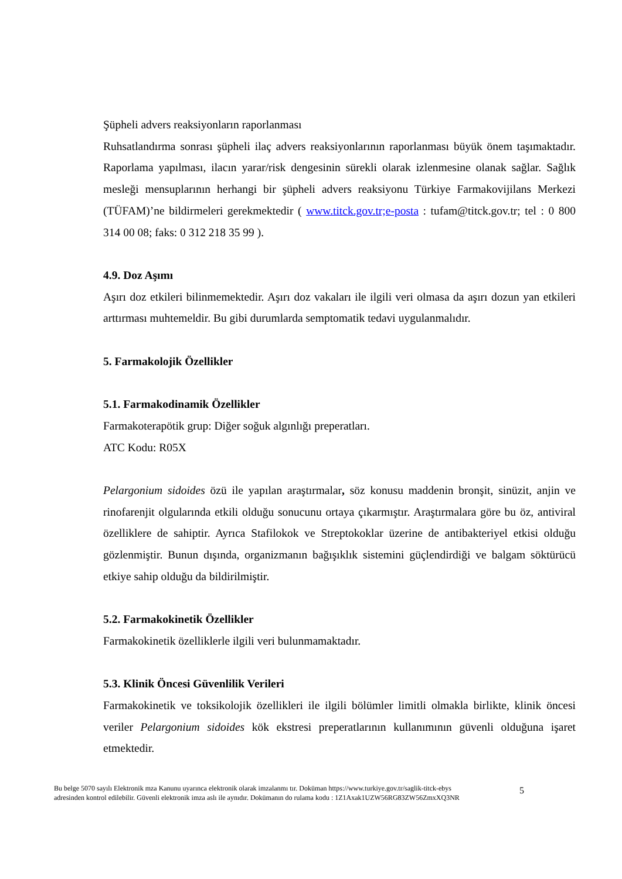Şüpheli advers reaksiyonların raporlanması
Ruhsatlandırma sonrası şüpheli ilaç advers reaksiyonlarının raporlanması büyük önem taşımaktadır. Raporlama yapılması, ilacın yarar/risk dengesinin sürekli olarak izlenmesine olanak sağlar. Sağlık mesleği mensuplarının herhangi bir şüpheli advers reaksiyonu Türkiye Farmakovijilans Merkezi (TÜFAM)’ne bildirmeleri gerekmektedir ( www.titck.gov.tr;e-posta : tufam@titck.gov.tr; tel : 0 800 314 00 08; faks: 0 312 218 35 99 ).
4.9. Doz Aşımı
Aşırı doz etkileri bilinmemektedir. Aşırı doz vakaları ile ilgili veri olmasa da aşırı dozun yan etkileri arttırması muhtemeldir. Bu gibi durumlarda semptomatik tedavi uygulanmalıdır.
5. Farmakolojik Özellikler
5.1. Farmakodinamik Özellikler
Farmakoterapötik grup: Diğer soğuk algınlığı preperatları.
ATC Kodu: R05X
Pelargonium sidoides özü ile yapılan araştırmalar, söz konusu maddenin bronşit, sinüzit, anjin ve rinofarenjit olgularında etkili olduğu sonucunu ortaya çıkarmıştır. Araştırmalara göre bu öz, antiviral özelliklere de sahiptir. Ayrıca Stafilokok ve Streptokoklar üzerine de antibakteriyel etkisi olduğu gözlenmiştir. Bunun dışında, organizmanın bağışıklık sistemini güçlendirdiği ve balgam söktürücü etkiye sahip olduğu da bildirilmiştir.
5.2. Farmakokinetik Özellikler
Farmakokinetik özelliklerle ilgili veri bulunmamaktadır.
5.3. Klinik Öncesi Güvenlilik Verileri
Farmakokinetik ve toksikolojik özellikleri ile ilgili bölümler limitli olmakla birlikte, klinik öncesi veriler Pelargonium sidoides kök ekstresi preperatlarının kullanımının güvenli olduğuna işaret etmektedir.
Bu belge 5070 sayılı Elektronik mza Kanunu uyarınca elektronik olarak imzalanmı tır. Doküman https://www.turkiye.gov.tr/saglik-titck-ebys
adresinden kontrol edilebilir. Güvenli elektronik imza aslı ile aynıdır. Dokümanın do rulama kodu : 1Z1Axak1UZW56RG83ZW56ZmxXQ3NR
5